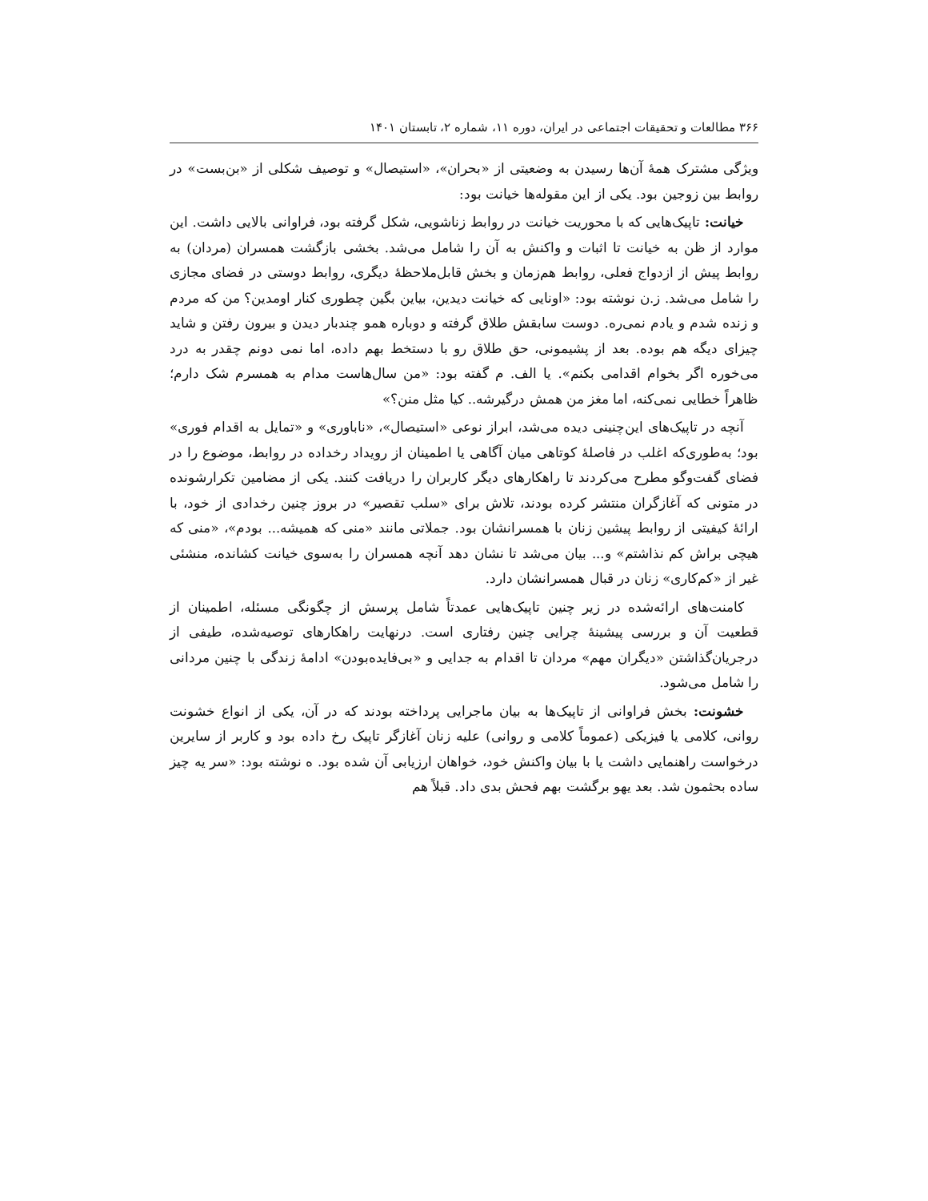۳۶۶ مطالعات و تحقیقات اجتماعی در ایران، دوره ۱۱، شماره ۲، تابستان ۱۴۰۱
ویژگی مشترک همهٔ آن‌ها رسیدن به وضعیتی از «بحران»، «استیصال» و توصیف شکلی از «بن‌بست» در روابط بین زوجین بود. یکی از این مقوله‌ها خیانت بود:
خیانت: تاپیک‌هایی که با محوریت خیانت در روابط زناشویی، شکل گرفته بود، فراوانی بالایی داشت. این موارد از ظن به خیانت تا اثبات و واکنش به آن را شامل می‌شد. بخشی بازگشت همسران (مردان) به روابط پیش از ازدواج فعلی، روابط هم‌زمان و بخش قابل‌ملاحظهٔ دیگری، روابط دوستی در فضای مجازی را شامل می‌شد. ز.ن نوشته بود: «اونایی که خیانت دیدین، بیاین بگین چطوری کنار اومدین؟ من که مردم و زنده شدم و یادم نمی‌ره. دوست سابقش طلاق گرفته و دوباره همو چندبار دیدن و بیرون رفتن و شاید چیزای دیگه هم بوده. بعد از پشیمونی، حق طلاق رو با دستخط بهم داده، اما نمی دونم چقدر به درد می‌خوره اگر بخوام اقدامی بکنم». یا الف. م گفته بود: «من سال‌هاست مدام به همسرم شک دارم؛ ظاهراً خطایی نمی‌کنه، اما مغز من همش درگیرشه.. کیا مثل منن؟»
آنچه در تاپیک‌های این‌چنینی دیده می‌شد، ابراز نوعی «استیصال»، «ناباوری» و «تمایل به اقدام فوری» بود؛ به‌طوری‌که اغلب در فاصلهٔ کوتاهی میان آگاهی یا اطمینان از رویداد رخداده در روابط، موضوع را در فضای گفت‌وگو مطرح می‌کردند تا راهکارهای دیگر کاربران را دریافت کنند. یکی از مضامین تکرارشونده در متونی که آغازگران منتشر کرده بودند، تلاش برای «سلب تقصیر» در بروز چنین رخدادی از خود، با ارائهٔ کیفیتی از روابط پیشین زنان با همسرانشان بود. جملاتی مانند «منی که همیشه... بودم»، «منی که هیچی براش کم نذاشتم» و... بیان می‌شد تا نشان دهد آنچه همسران را به‌سوی خیانت کشانده، منشئی غیر از «کم‌کاری» زنان در قبال همسرانشان دارد.
کامنت‌های ارائه‌شده در زیر چنین تاپیک‌هایی عمدتاً شامل پرسش از چگونگی مسئله، اطمینان از قطعیت آن و بررسی پیشینهٔ چرایی چنین رفتاری است. درنهایت راهکارهای توصیه‌شده، طیفی از درجریان‌گذاشتن «دیگران مهم» مردان تا اقدام به جدایی و «بی‌فایده‌بودن» ادامهٔ زندگی با چنین مردانی را شامل می‌شود.
خشونت: بخش فراوانی از تاپیک‌ها به بیان ماجرایی پرداخته بودند که در آن، یکی از انواع خشونت روانی، کلامی یا فیزیکی (عموماً کلامی و روانی) علیه زنان آغازگر تاپیک رخ داده بود و کاربر از سایرین درخواست راهنمایی داشت یا با بیان واکنش خود، خواهان ارزیابی آن شده بود. ه نوشته بود: «سر یه چیز ساده بحثمون شد. بعد یهو برگشت بهم فحش بدی داد. قبلاً هم